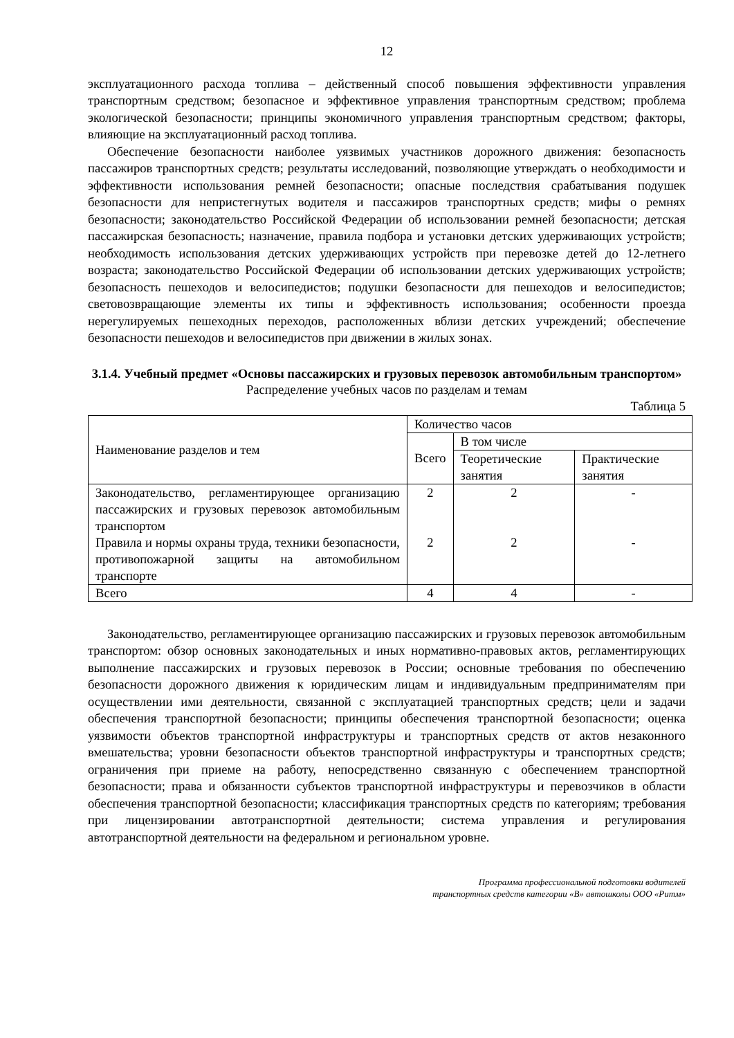12
эксплуатационного расхода топлива – действенный способ повышения эффективности управления транспортным средством; безопасное и эффективное управления транспортным средством; проблема экологической безопасности; принципы экономичного управления транспортным средством; факторы, влияющие на эксплуатационный расход топлива.
Обеспечение безопасности наиболее уязвимых участников дорожного движения: безопасность пассажиров транспортных средств; результаты исследований, позволяющие утверждать о необходимости и эффективности использования ремней безопасности; опасные последствия срабатывания подушек безопасности для непристегнутых водителя и пассажиров транспортных средств; мифы о ремнях безопасности; законодательство Российской Федерации об использовании ремней безопасности; детская пассажирская безопасность; назначение, правила подбора и установки детских удерживающих устройств; необходимость использования детских удерживающих устройств при перевозке детей до 12-летнего возраста; законодательство Российской Федерации об использовании детских удерживающих устройств; безопасность пешеходов и велосипедистов; подушки безопасности для пешеходов и велосипедистов; световозвращающие элементы их типы и эффективность использования; особенности проезда нерегулируемых пешеходных переходов, расположенных вблизи детских учреждений; обеспечение безопасности пешеходов и велосипедистов при движении в жилых зонах.
3.1.4. Учебный предмет «Основы пассажирских и грузовых перевозок автомобильным транспортом»
Распределение учебных часов по разделам и темам
Таблица 5
| Наименование разделов и тем | Количество часов | | |
| | Всего | В том числе | |
| | | Теоретические занятия | Практические занятия |
| Законодательство, регламентирующее организацию пассажирских и грузовых перевозок автомобильным транспортом Правила и нормы охраны труда, техники безопасности, противопожарной защиты на автомобильном транспорте | 2 2 | 2 2 | - - |
| Всего | 4 | 4 | - |
Законодательство, регламентирующее организацию пассажирских и грузовых перевозок автомобильным транспортом: обзор основных законодательных и иных нормативно-правовых актов, регламентирующих выполнение пассажирских и грузовых перевозок в России; основные требования по обеспечению безопасности дорожного движения к юридическим лицам и индивидуальным предпринимателям при осуществлении ими деятельности, связанной с эксплуатацией транспортных средств; цели и задачи обеспечения транспортной безопасности; принципы обеспечения транспортной безопасности; оценка уязвимости объектов транспортной инфраструктуры и транспортных средств от актов незаконного вмешательства; уровни безопасности объектов транспортной инфраструктуры и транспортных средств; ограничения при приеме на работу, непосредственно связанную с обеспечением транспортной безопасности; права и обязанности субъектов транспортной инфраструктуры и перевозчиков в области обеспечения транспортной безопасности; классификация транспортных средств по категориям; требования при лицензировании автотранспортной деятельности; система управления и регулирования автотранспортной деятельности на федеральном и региональном уровне.
Программа профессиональной подготовки водителей
транспортных средств категории «В» автошколы ООО «Ритм»